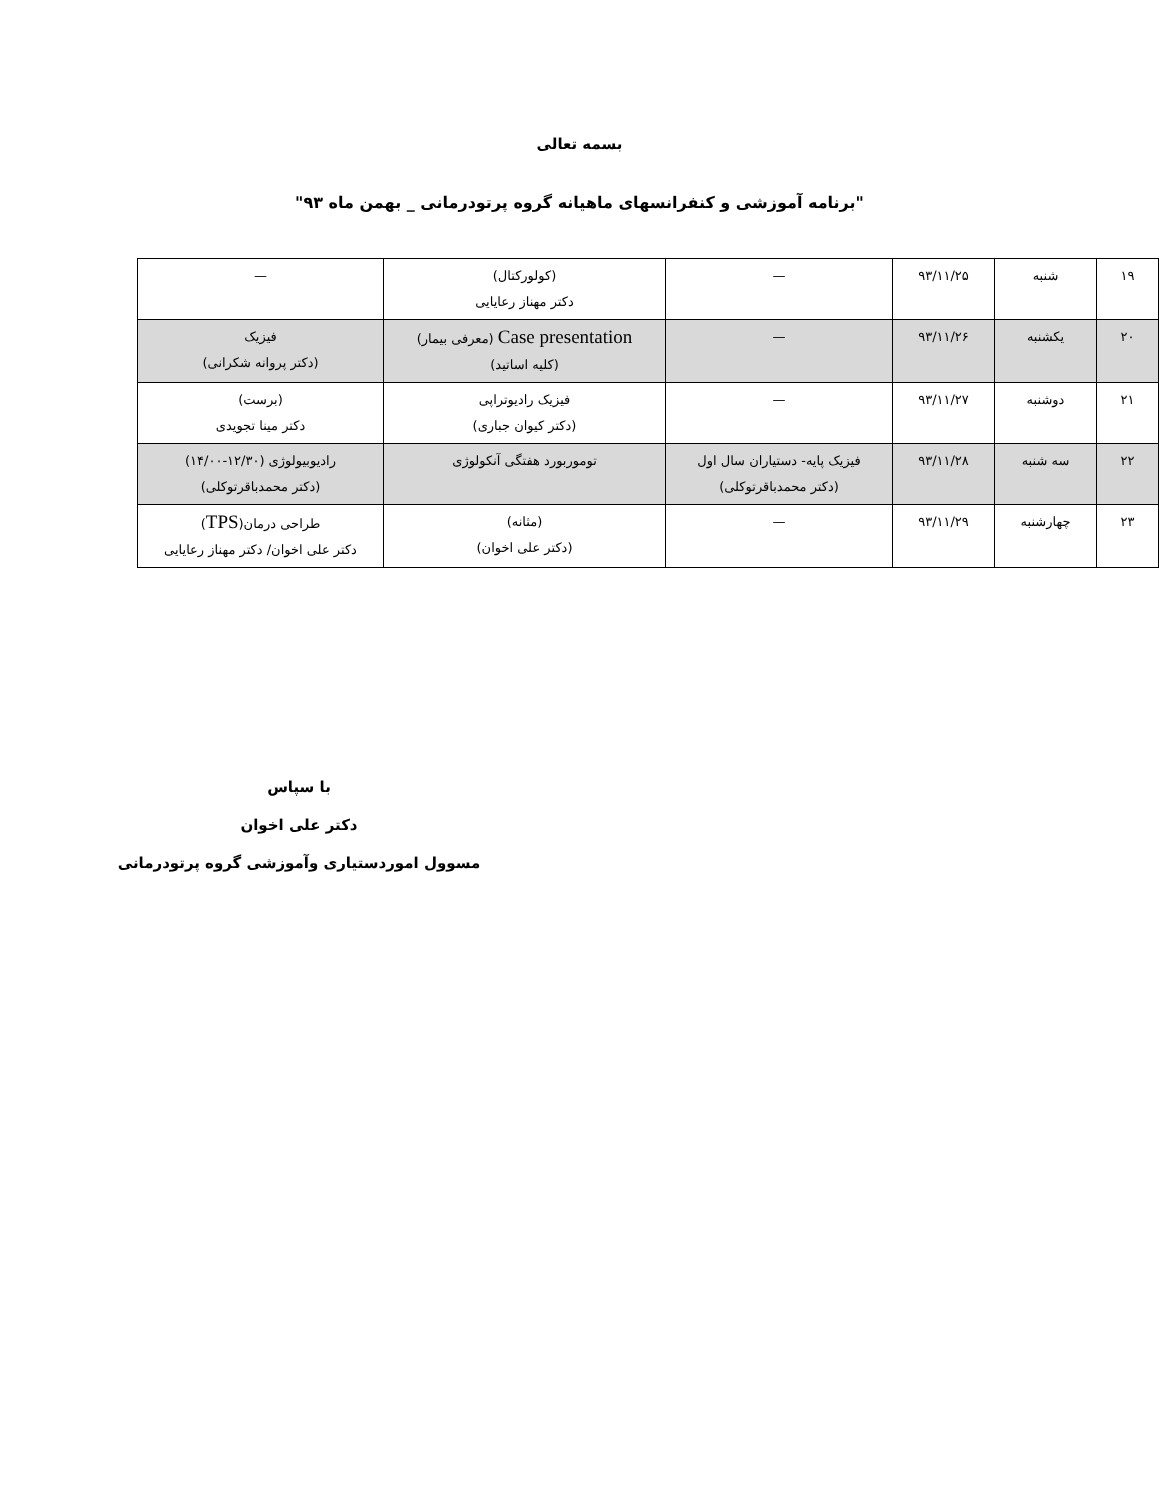بسمه تعالی
"برنامه آموزشی و کنفرانسهای ماهیانه گروه پرتودرمانی _ بهمن ماه ۹۳"
| ۱۹ | شنبه | ۹۳/۱۱/۲۵ | — | (کولورکتال) دکتر مهناز رعایایی | — |
| ۲۰ | یکشنبه | ۹۳/۱۱/۲۶ | — | Case presentation (معرفی بیمار) (کلیه اساتید) | فیزیک (دکتر پروانه شکرانی) |
| ۲۱ | دوشنبه | ۹۳/۱۱/۲۷ | — | فیزیک رادیوتراپی (دکتر کیوان جباری) | (برست) دکتر مینا تجویدی |
| ۲۲ | سه شنبه | ۹۳/۱۱/۲۸ | فیزیک پایه- دستیاران سال اول (دکتر محمدباقرتوکلی) | توموربورد هفتگی آنکولوژی | رادیوبیولوژی (۱۲/۳۰-۱۴/۰۰) (دکتر محمدباقرتوکلی) |
| ۲۳ | چهارشنبه | ۹۳/۱۱/۲۹ | — | (مثانه) (دکتر علی اخوان) | طراحی درمان( TPS ) دکتر علی اخوان/ دکتر مهناز رعایایی |
با سپاس
دکتر علی اخوان
مسوول اموردستیاری وآموزشی گروه پرتودرمانی